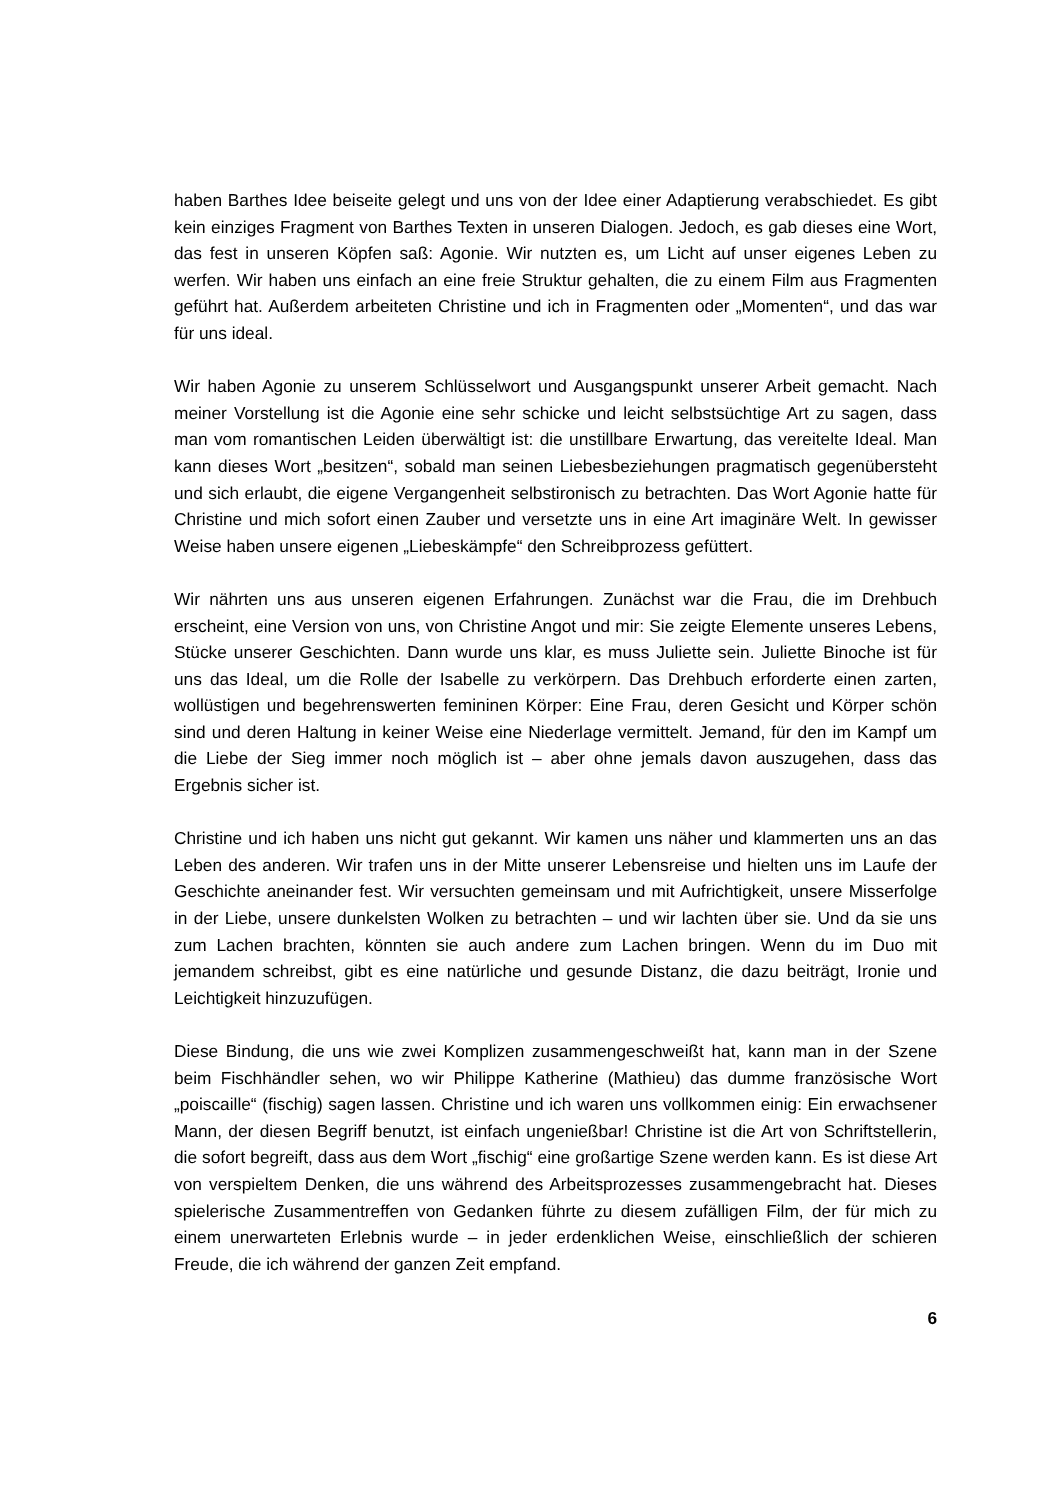haben Barthes Idee beiseite gelegt und uns von der Idee einer Adaptierung verabschiedet. Es gibt kein einziges Fragment von Barthes Texten in unseren Dialogen. Jedoch, es gab dieses eine Wort, das fest in unseren Köpfen saß: Agonie. Wir nutzten es, um Licht auf unser eigenes Leben zu werfen. Wir haben uns einfach an eine freie Struktur gehalten, die zu einem Film aus Fragmenten geführt hat. Außerdem arbeiteten Christine und ich in Fragmenten oder „Momenten“, und das war für uns ideal.
Wir haben Agonie zu unserem Schlüsselwort und Ausgangspunkt unserer Arbeit gemacht. Nach meiner Vorstellung ist die Agonie eine sehr schicke und leicht selbstsüchtige Art zu sagen, dass man vom romantischen Leiden überwältigt ist: die unstillbare Erwartung, das vereitelte Ideal. Man kann dieses Wort „besitzen“, sobald man seinen Liebesbeziehungen pragmatisch gegenübersteht und sich erlaubt, die eigene Vergangenheit selbstironisch zu betrachten. Das Wort Agonie hatte für Christine und mich sofort einen Zauber und versetzte uns in eine Art imaginäre Welt. In gewisser Weise haben unsere eigenen „Liebeskämpfe“ den Schreibprozess gefüttert.
Wir nährten uns aus unseren eigenen Erfahrungen. Zunächst war die Frau, die im Drehbuch erscheint, eine Version von uns, von Christine Angot und mir: Sie zeigte Elemente unseres Lebens, Stücke unserer Geschichten. Dann wurde uns klar, es muss Juliette sein. Juliette Binoche ist für uns das Ideal, um die Rolle der Isabelle zu verkörpern. Das Drehbuch erforderte einen zarten, wollüstigen und begehrenswerten femininen Körper: Eine Frau, deren Gesicht und Körper schön sind und deren Haltung in keiner Weise eine Niederlage vermittelt. Jemand, für den im Kampf um die Liebe der Sieg immer noch möglich ist – aber ohne jemals davon auszugehen, dass das Ergebnis sicher ist.
Christine und ich haben uns nicht gut gekannt. Wir kamen uns näher und klammerten uns an das Leben des anderen. Wir trafen uns in der Mitte unserer Lebensreise und hielten uns im Laufe der Geschichte aneinander fest. Wir versuchten gemeinsam und mit Aufrichtigkeit, unsere Misserfolge in der Liebe, unsere dunkelsten Wolken zu betrachten – und wir lachten über sie. Und da sie uns zum Lachen brachten, könnten sie auch andere zum Lachen bringen. Wenn du im Duo mit jemandem schreibst, gibt es eine natürliche und gesunde Distanz, die dazu beiträgt, Ironie und Leichtigkeit hinzuzufügen.
Diese Bindung, die uns wie zwei Komplizen zusammengeschweißt hat, kann man in der Szene beim Fischhändler sehen, wo wir Philippe Katherine (Mathieu) das dumme französische Wort „poiscaille“ (fischig) sagen lassen. Christine und ich waren uns vollkommen einig: Ein erwachsener Mann, der diesen Begriff benutzt, ist einfach ungenießbar! Christine ist die Art von Schriftstellerin, die sofort begreift, dass aus dem Wort „fischig“ eine großartige Szene werden kann. Es ist diese Art von verspieltem Denken, die uns während des Arbeitsprozesses zusammengebracht hat. Dieses spielerische Zusammentreffen von Gedanken führte zu diesem zufälligen Film, der für mich zu einem unerwarteten Erlebnis wurde – in jeder erdenklichen Weise, einschließlich der schieren Freude, die ich während der ganzen Zeit empfand.
6